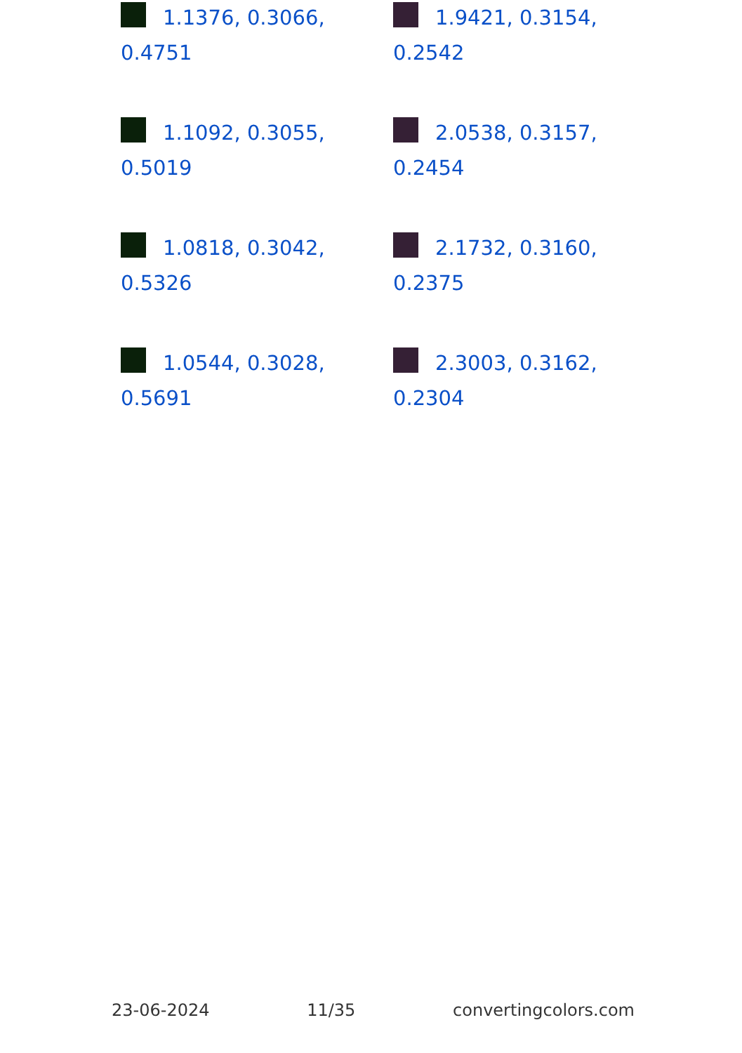1.1376, 0.3066, 0.4751
1.9421, 0.3154, 0.2542
1.1092, 0.3055, 0.5019
2.0538, 0.3157, 0.2454
1.0818, 0.3042, 0.5326
2.1732, 0.3160, 0.2375
1.0544, 0.3028, 0.5691
2.3003, 0.3162, 0.2304
23-06-2024 11/35 convertingcolors.com